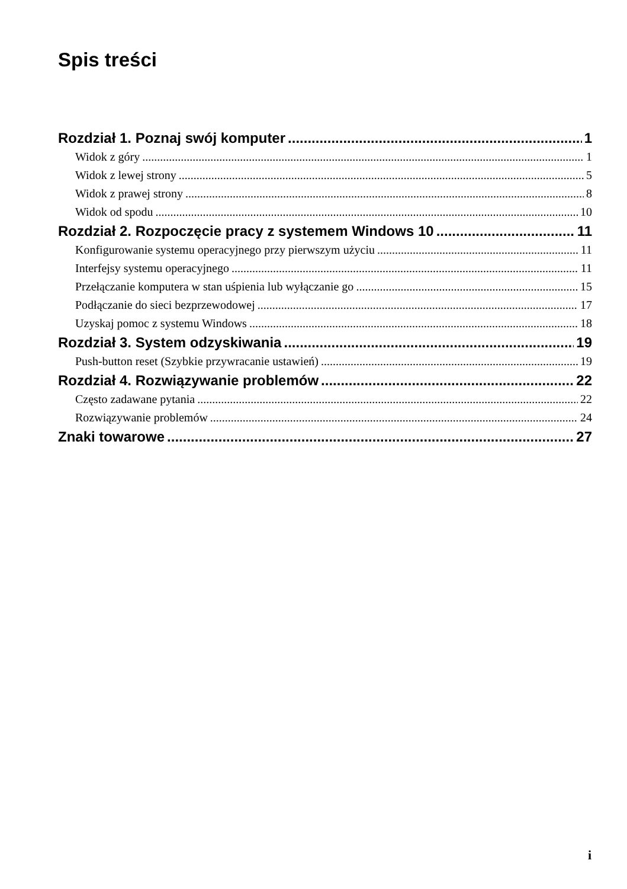Spis treści
Rozdział 1. Poznaj swój komputer 1
Widok z góry 1
Widok z lewej strony 5
Widok z prawej strony 8
Widok od spodu 10
Rozdział 2. Rozpoczęcie pracy z systemem Windows 10 11
Konfigurowanie systemu operacyjnego przy pierwszym użyciu 11
Interfejsy systemu operacyjnego 11
Przełączanie komputera w stan uśpienia lub wyłączanie go 15
Podłączanie do sieci bezprzewodowej 17
Uzyskaj pomoc z systemu Windows 18
Rozdział 3. System odzyskiwania 19
Push-button reset (Szybkie przywracanie ustawień) 19
Rozdział 4. Rozwiązywanie problemów 22
Często zadawane pytania 22
Rozwiązywanie problemów 24
Znaki towarowe 27
i